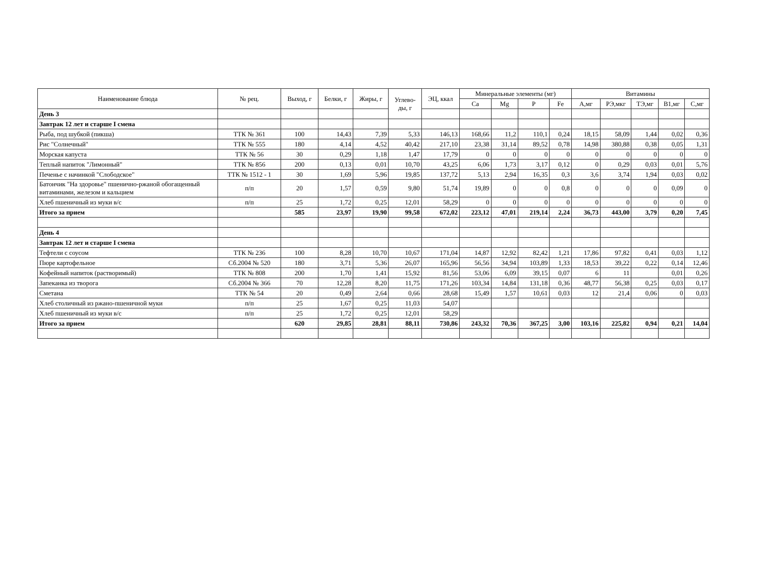| Наименование блюда | № рец. | Выход, г | Белки, г | Жиры, г | Углево- ды, г | ЭЦ, ккал | Минеральные элементы (мг) | | | | Витамины | | | | |
| --- | --- | --- | --- | --- | --- | --- | --- | --- | --- | --- | --- | --- | --- | --- | --- |
| | | | | | | | Ca | Mg | P | Fe | А,мг | РЭ,мкг | ТЭ,мг | В1,мг | С,мг |
| День 3 | | | | | | | | | | | | | | | |
| Завтрак 12 лет и старше I смена | | | | | | | | | | | | | | | |
| Рыба, под шубкой (пикша) | ТТК № 361 | 100 | 14,43 | 7,39 | 5,33 | 146,13 | 168,66 | 11,2 | 110,1 | 0,24 | 18,15 | 58,09 | 1,44 | 0,02 | 0,36 |
| Рис "Солнечный" | ТТК № 555 | 180 | 4,14 | 4,52 | 40,42 | 217,10 | 23,38 | 31,14 | 89,52 | 0,78 | 14,98 | 380,88 | 0,38 | 0,05 | 1,31 |
| Морская капуста | ТТК № 56 | 30 | 0,29 | 1,18 | 1,47 | 17,79 | 0 | 0 | 0 | 0 | 0 | 0 | 0 | 0 | 0 |
| Теплый напиток "Лимонный" | ТТК № 856 | 200 | 0,13 | 0,01 | 10,70 | 43,25 | 6,06 | 1,73 | 3,17 | 0,12 | 0 | 0,29 | 0,03 | 0,01 | 5,76 |
| Печенье с начинкой "Слободское" | ТТК № 1512 - 1 | 30 | 1,69 | 5,96 | 19,85 | 137,72 | 5,13 | 2,94 | 16,35 | 0,3 | 3,6 | 3,74 | 1,94 | 0,03 | 0,02 |
| Батончик "На здоровье" пшенично-ржаной обогащенный витаминами, железом и кальцием | п/п | 20 | 1,57 | 0,59 | 9,80 | 51,74 | 19,89 | 0 | 0 | 0,8 | 0 | 0 | 0 | 0,09 | 0 |
| Хлеб пшеничный из муки в/с | п/п | 25 | 1,72 | 0,25 | 12,01 | 58,29 | 0 | 0 | 0 | 0 | 0 | 0 | 0 | 0 | 0 |
| Итого за прием | | 585 | 23,97 | 19,90 | 99,58 | 672,02 | 223,12 | 47,01 | 219,14 | 2,24 | 36,73 | 443,00 | 3,79 | 0,20 | 7,45 |
| День 4 | | | | | | | | | | | | | | | |
| Завтрак 12 лет и старше I смена | | | | | | | | | | | | | | | |
| Тефтели с соусом | ТТК № 236 | 100 | 8,28 | 10,70 | 10,67 | 171,04 | 14,87 | 12,92 | 82,42 | 1,21 | 17,86 | 97,82 | 0,41 | 0,03 | 1,12 |
| Пюре картофельное | Сб.2004 № 520 | 180 | 3,71 | 5,36 | 26,07 | 165,96 | 56,56 | 34,94 | 103,89 | 1,33 | 18,53 | 39,22 | 0,22 | 0,14 | 12,46 |
| Кофейный напиток (растворимый) | ТТК № 808 | 200 | 1,70 | 1,41 | 15,92 | 81,56 | 53,06 | 6,09 | 39,15 | 0,07 | 6 | 11 | | 0,01 | 0,26 |
| Запеканка из творога | Сб.2004 № 366 | 70 | 12,28 | 8,20 | 11,75 | 171,26 | 103,34 | 14,84 | 131,18 | 0,36 | 48,77 | 56,38 | 0,25 | 0,03 | 0,17 |
| Сметана | ТТК № 54 | 20 | 0,49 | 2,64 | 0,66 | 28,68 | 15,49 | 1,57 | 10,61 | 0,03 | 12 | 21,4 | 0,06 | 0 | 0,03 |
| Хлеб столичный из ржано-пшеничной муки | п/п | 25 | 1,67 | 0,25 | 11,03 | 54,07 | | | | | | | | | |
| Хлеб пшеничный из муки в/с | п/п | 25 | 1,72 | 0,25 | 12,01 | 58,29 | | | | | | | | | |
| Итого за прием | | 620 | 29,85 | 28,81 | 88,11 | 730,86 | 243,32 | 70,36 | 367,25 | 3,00 | 103,16 | 225,82 | 0,94 | 0,21 | 14,04 |